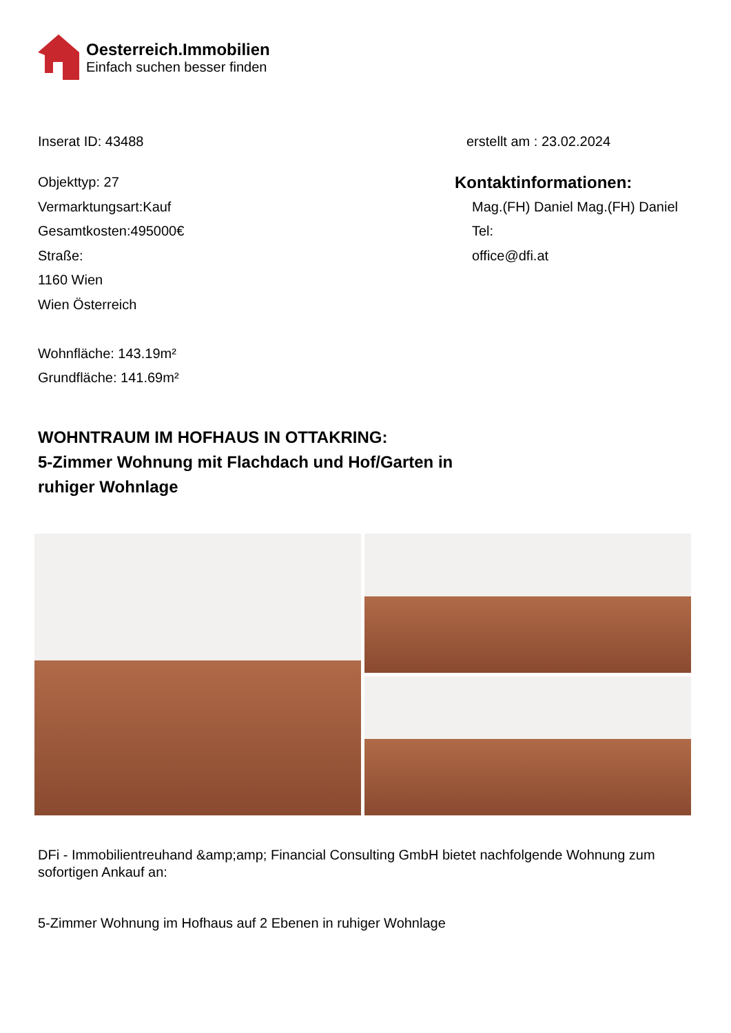Oesterreich.Immobilien
Einfach suchen besser finden
Inserat ID: 43488 erstellt am : 23.02.2024
Objekttyp: 27
Vermarktungsart:Kauf
Gesamtkosten:495000€
Straße:
1160 Wien
Wien Österreich
Wohnfläche: 143.19m²
Grundfläche: 141.69m²
Kontaktinformationen:
Mag.(FH) Daniel Mag.(FH) Daniel
Tel:
office@dfi.at
WOHNTRAUM IM HOFHAUS IN OTTAKRING:
5-Zimmer Wohnung mit Flachdach und Hof/Garten in
ruhiger Wohnlage
DFi - Immobilientreuhand &amp;amp; Financial Consulting GmbH bietet nachfolgende Wohnung zum sofortigen Ankauf an:
5-Zimmer Wohnung im Hofhaus auf 2 Ebenen in ruhiger Wohnlage